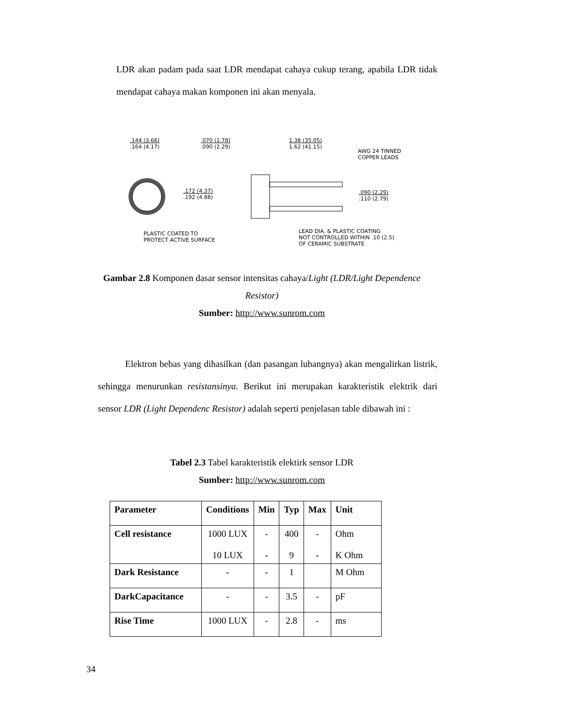LDR akan padam pada saat LDR mendapat cahaya cukup terang, apabila LDR tidak mendapat cahaya makan komponen ini akan menyala.
.144 (3.66)
.164 (4.17)
.070 (1.78)
.090 (2.29)
1.38 (35.05)
1.62 (41.15)
AWG 24 TINNED
COPPER LEADS
.172 (4.37)
.192 (4.88)
.090 (2.29)
.110 (2.79)
PLASTIC COATED TO
PROTECT ACTIVE SURFACE
LEAD DIA. & PLASTIC COATING
NOT CONTROLLED WITHIN .10 (2.5)
OF CERAMIC SUBSTRATE
Gambar 2.8 Komponen dasar sensor intensitas cahaya/Light (LDR/Light Dependence Resistor)
Sumber: http://www.sunrom.com
Elektron bebas yang dihasilkan (dan pasangan lubangnya) akan mengalirkan listrik, sehingga menurunkan resistansinya. Berikut ini merupakan karakteristik elektrik dari sensor LDR (Light Dependenc Resistor) adalah seperti penjelasan table dibawah ini :
Tabel 2.3 Tabel karakteristik elektirk sensor LDR
Sumber: http://www.sunrom.com
| Parameter | Conditions | Min | Typ | Max | Unit |
| --- | --- | --- | --- | --- | --- |
| Cell resistance | 1000 LUX 10 LUX | - - | 400 9 | - - | Ohm K Ohm |
| Dark Resistance | - | - | 1 | | M Ohm |
| DarkCapacitance | - | - | 3.5 | - | pF |
| Rise Time | 1000 LUX | - | 2.8 | - | ms |
34